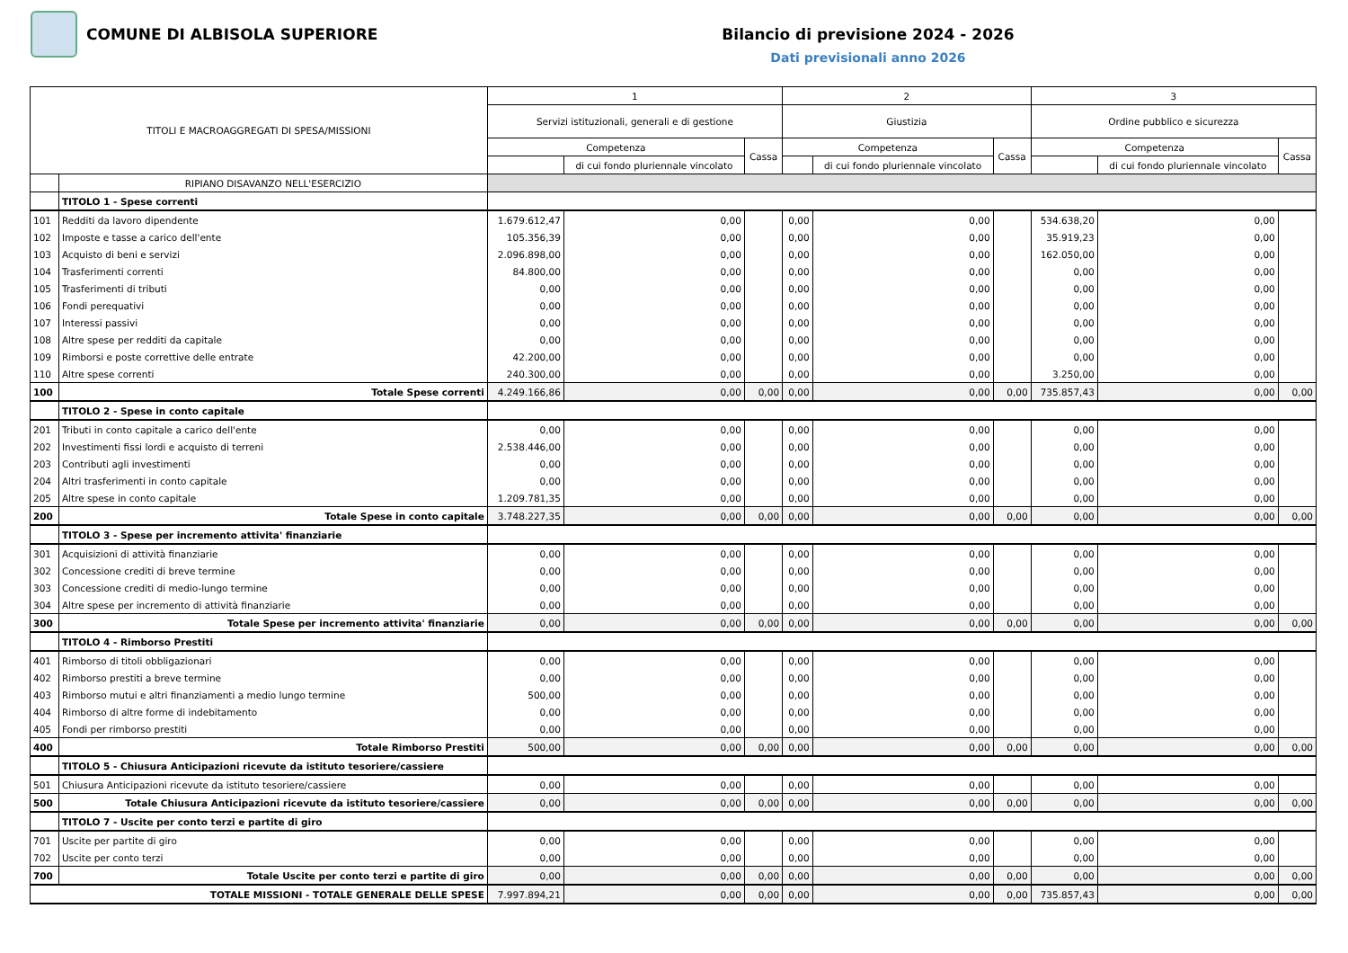COMUNE DI ALBISOLA SUPERIORE Bilancio di previsione 2024 - 2026
Dati previsionali anno 2026
| TITOLI E MACROAGGREGATI DI SPESA/MISSIONI | | 1 | | | 2 | | | 3 | | |
| --- | --- | --- | --- | --- | --- | --- | --- | --- | --- | --- |
| | | Servizi istituzionali, generali e di gestione | | | Giustizia | | | Ordine pubblico e sicurezza | | |
| | | Competenza | | Cassa | Competenza | | Cassa | Competenza | | Cassa |
| | | | di cui fondo pluriennale vincolato | | | di cui fondo pluriennale vincolato | | | di cui fondo pluriennale vincolato | |
| | RIPIANO DISAVANZO NELL'ESERCIZIO | | | | | | | | | |
| | TITOLO 1 - Spese correnti | | | | | | | | | |
| 101 | Redditi da lavoro dipendente | 1.679.612,47 | 0,00 | | 0,00 | 0,00 | | 534.638,20 | 0,00 | |
| 102 | Imposte e tasse a carico dell'ente | 105.356,39 | 0,00 | | 0,00 | 0,00 | | 35.919,23 | 0,00 | |
| 103 | Acquisto di beni e servizi | 2.096.898,00 | 0,00 | | 0,00 | 0,00 | | 162.050,00 | 0,00 | |
| 104 | Trasferimenti correnti | 84.800,00 | 0,00 | | 0,00 | 0,00 | | 0,00 | 0,00 | |
| 105 | Trasferimenti di tributi | 0,00 | 0,00 | | 0,00 | 0,00 | | 0,00 | 0,00 | |
| 106 | Fondi perequativi | 0,00 | 0,00 | | 0,00 | 0,00 | | 0,00 | 0,00 | |
| 107 | Interessi passivi | 0,00 | 0,00 | | 0,00 | 0,00 | | 0,00 | 0,00 | |
| 108 | Altre spese per redditi da capitale | 0,00 | 0,00 | | 0,00 | 0,00 | | 0,00 | 0,00 | |
| 109 | Rimborsi e poste correttive delle entrate | 42.200,00 | 0,00 | | 0,00 | 0,00 | | 0,00 | 0,00 | |
| 110 | Altre spese correnti | 240.300,00 | 0,00 | | 0,00 | 0,00 | | 3.250,00 | 0,00 | |
| 100 | Totale Spese correnti | 4.249.166,86 | 0,00 | 0,00 | 0,00 | 0,00 | 0,00 | 735.857,43 | 0,00 | 0,00 |
| | TITOLO 2 - Spese in conto capitale | | | | | | | | | |
| 201 | Tributi in conto capitale a carico dell'ente | 0,00 | 0,00 | | 0,00 | 0,00 | | 0,00 | 0,00 | |
| 202 | Investimenti fissi lordi e acquisto di terreni | 2.538.446,00 | 0,00 | | 0,00 | 0,00 | | 0,00 | 0,00 | |
| 203 | Contributi agli investimenti | 0,00 | 0,00 | | 0,00 | 0,00 | | 0,00 | 0,00 | |
| 204 | Altri trasferimenti in conto capitale | 0,00 | 0,00 | | 0,00 | 0,00 | | 0,00 | 0,00 | |
| 205 | Altre spese in conto capitale | 1.209.781,35 | 0,00 | | 0,00 | 0,00 | | 0,00 | 0,00 | |
| 200 | Totale Spese in conto capitale | 3.748.227,35 | 0,00 | 0,00 | 0,00 | 0,00 | 0,00 | 0,00 | 0,00 | 0,00 |
| | TITOLO 3 - Spese per incremento attivita' finanziarie | | | | | | | | | |
| 301 | Acquisizioni di attività finanziarie | 0,00 | 0,00 | | 0,00 | 0,00 | | 0,00 | 0,00 | |
| 302 | Concessione crediti di breve termine | 0,00 | 0,00 | | 0,00 | 0,00 | | 0,00 | 0,00 | |
| 303 | Concessione crediti di medio-lungo termine | 0,00 | 0,00 | | 0,00 | 0,00 | | 0,00 | 0,00 | |
| 304 | Altre spese per incremento di attività finanziarie | 0,00 | 0,00 | | 0,00 | 0,00 | | 0,00 | 0,00 | |
| 300 | Totale Spese per incremento attivita' finanziarie | 0,00 | 0,00 | 0,00 | 0,00 | 0,00 | 0,00 | 0,00 | 0,00 | 0,00 |
| | TITOLO 4 - Rimborso Prestiti | | | | | | | | | |
| 401 | Rimborso di titoli obbligazionari | 0,00 | 0,00 | | 0,00 | 0,00 | | 0,00 | 0,00 | |
| 402 | Rimborso prestiti a breve termine | 0,00 | 0,00 | | 0,00 | 0,00 | | 0,00 | 0,00 | |
| 403 | Rimborso mutui e altri finanziamenti a medio lungo termine | 500,00 | 0,00 | | 0,00 | 0,00 | | 0,00 | 0,00 | |
| 404 | Rimborso di altre forme di indebitamento | 0,00 | 0,00 | | 0,00 | 0,00 | | 0,00 | 0,00 | |
| 405 | Fondi per rimborso prestiti | 0,00 | 0,00 | | 0,00 | 0,00 | | 0,00 | 0,00 | |
| 400 | Totale Rimborso Prestiti | 500,00 | 0,00 | 0,00 | 0,00 | 0,00 | 0,00 | 0,00 | 0,00 | 0,00 |
| | TITOLO 5 - Chiusura Anticipazioni ricevute da istituto tesoriere/cassiere | | | | | | | | | |
| 501 | Chiusura Anticipazioni ricevute da istituto tesoriere/cassiere | 0,00 | 0,00 | | 0,00 | 0,00 | | 0,00 | 0,00 | |
| 500 | Totale Chiusura Anticipazioni ricevute da istituto tesoriere/cassiere | 0,00 | 0,00 | 0,00 | 0,00 | 0,00 | 0,00 | 0,00 | 0,00 | 0,00 |
| | TITOLO 7 - Uscite per conto terzi e partite di giro | | | | | | | | | |
| 701 | Uscite per partite di giro | 0,00 | 0,00 | | 0,00 | 0,00 | | 0,00 | 0,00 | |
| 702 | Uscite per conto terzi | 0,00 | 0,00 | | 0,00 | 0,00 | | 0,00 | 0,00 | |
| 700 | Totale Uscite per conto terzi e partite di giro | 0,00 | 0,00 | 0,00 | 0,00 | 0,00 | 0,00 | 0,00 | 0,00 | 0,00 |
| TOTALE MISSIONI - TOTALE GENERALE DELLE SPESE | | 7.997.894,21 | 0,00 | 0,00 | 0,00 | 0,00 | 0,00 | 735.857,43 | 0,00 | 0,00 |